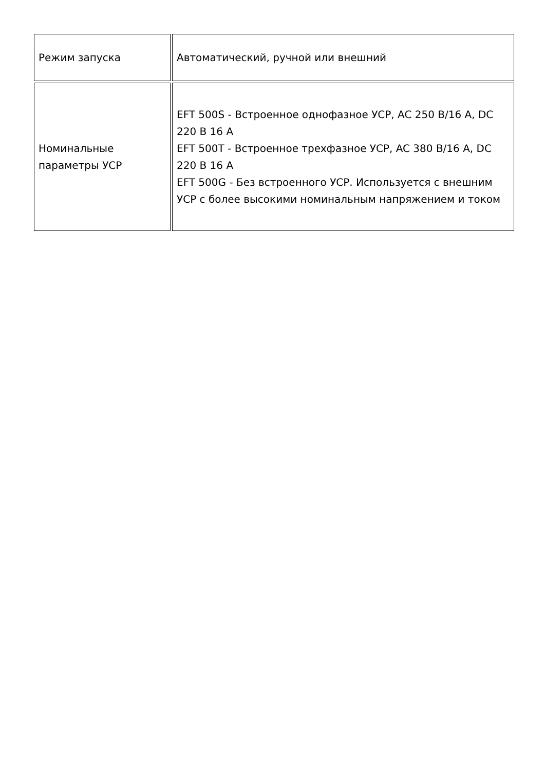| Режим запуска | Автоматический, ручной или внешний |
| Номинальные параметры УСР | EFT 500S - Встроенное однофазное УСР, AC 250 В/16 А, DC 220 В 16 А EFT 500T - Встроенное трехфазное УСР, AC 380 В/16 А, DC 220 В 16 А EFT 500G - Без встроенного УСР. Используется с внешним УСР с более высокими номинальным напряжением и током |